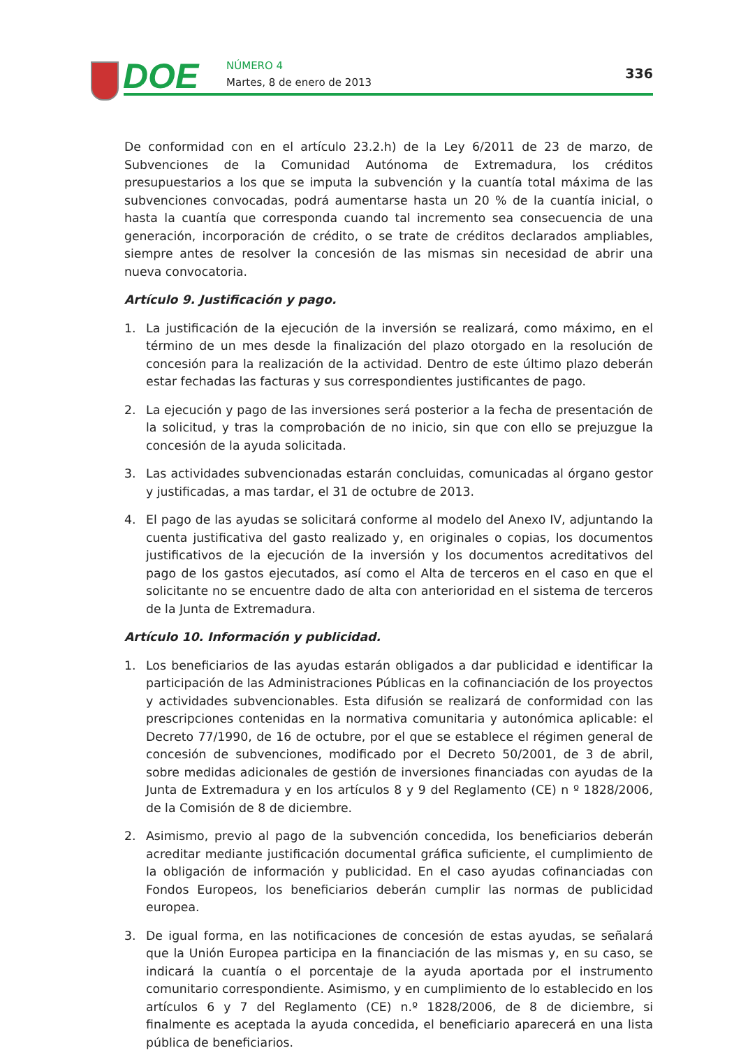DOE
NÚMERO 4
Martes, 8 de enero de 2013
336
De conformidad con en el artículo 23.2.h) de la Ley 6/2011 de 23 de marzo, de Subvenciones de la Comunidad Autónoma de Extremadura, los créditos presupuestarios a los que se imputa la subvención y la cuantía total máxima de las subvenciones convocadas, podrá aumentarse hasta un 20 % de la cuantía inicial, o hasta la cuantía que corresponda cuando tal incremento sea consecuencia de una generación, incorporación de crédito, o se trate de créditos declarados ampliables, siempre antes de resolver la concesión de las mismas sin necesidad de abrir una nueva convocatoria.
Artículo 9. Justificación y pago.
1. La justificación de la ejecución de la inversión se realizará, como máximo, en el término de un mes desde la finalización del plazo otorgado en la resolución de concesión para la realización de la actividad. Dentro de este último plazo deberán estar fechadas las facturas y sus correspondientes justificantes de pago.
2. La ejecución y pago de las inversiones será posterior a la fecha de presentación de la solicitud, y tras la comprobación de no inicio, sin que con ello se prejuzgue la concesión de la ayuda solicitada.
3. Las actividades subvencionadas estarán concluidas, comunicadas al órgano gestor y justificadas, a mas tardar, el 31 de octubre de 2013.
4. El pago de las ayudas se solicitará conforme al modelo del Anexo IV, adjuntando la cuenta justificativa del gasto realizado y, en originales o copias, los documentos justificativos de la ejecución de la inversión y los documentos acreditativos del pago de los gastos ejecutados, así como el Alta de terceros en el caso en que el solicitante no se encuentre dado de alta con anterioridad en el sistema de terceros de la Junta de Extremadura.
Artículo 10. Información y publicidad.
1. Los beneficiarios de las ayudas estarán obligados a dar publicidad e identificar la participación de las Administraciones Públicas en la cofinanciación de los proyectos y actividades subvencionables. Esta difusión se realizará de conformidad con las prescripciones contenidas en la normativa comunitaria y autonómica aplicable: el Decreto 77/1990, de 16 de octubre, por el que se establece el régimen general de concesión de subvenciones, modificado por el Decreto 50/2001, de 3 de abril, sobre medidas adicionales de gestión de inversiones financiadas con ayudas de la Junta de Extremadura y en los artículos 8 y 9 del Reglamento (CE) n º 1828/2006, de la Comisión de 8 de diciembre.
2. Asimismo, previo al pago de la subvención concedida, los beneficiarios deberán acreditar mediante justificación documental gráfica suficiente, el cumplimiento de la obligación de información y publicidad. En el caso ayudas cofinanciadas con Fondos Europeos, los beneficiarios deberán cumplir las normas de publicidad europea.
3. De igual forma, en las notificaciones de concesión de estas ayudas, se señalará que la Unión Europea participa en la financiación de las mismas y, en su caso, se indicará la cuantía o el porcentaje de la ayuda aportada por el instrumento comunitario correspondiente. Asimismo, y en cumplimiento de lo establecido en los artículos 6 y 7 del Reglamento (CE) n.º 1828/2006, de 8 de diciembre, si finalmente es aceptada la ayuda concedida, el beneficiario aparecerá en una lista pública de beneficiarios.